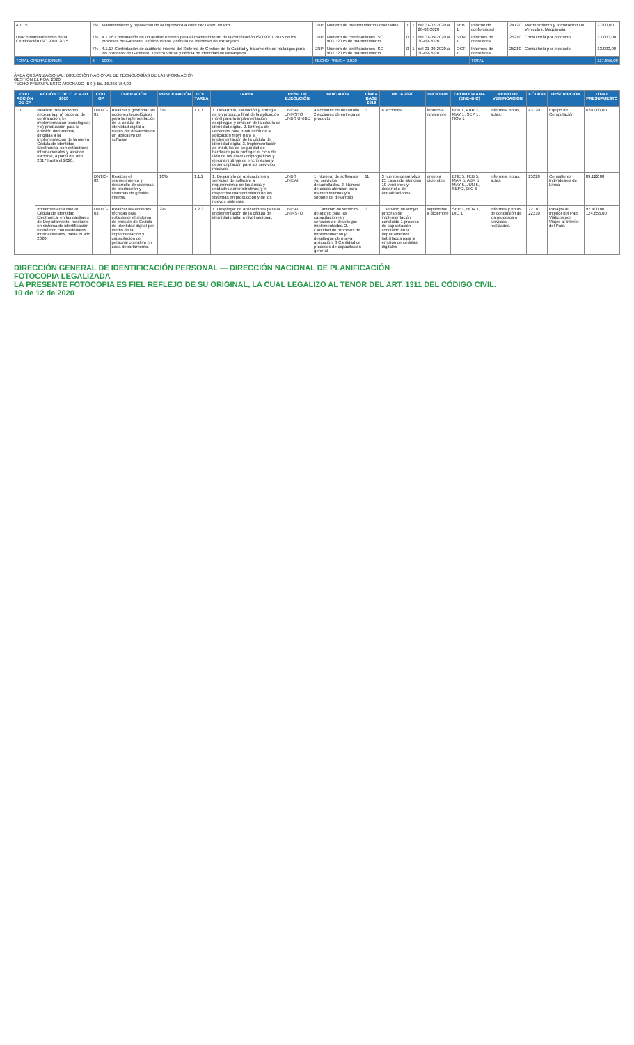| 4.1.15 | 2% | Mantenimiento y reparación de la impresora a color HP Laser Jet Pro | DNP | Numero de mantenimientos realizados | 1 | 1 | del 01-02-2020 al 28-02-2020 | FEB 1 | Informe de conformidad | 24120 | Mantenimiento y Reparacion De Vehiculos, Maquinaria | 2.000,00 |
| DNP 6 Mantenimiento de la Certificación ISO 9001:2015 | 7% | 4.1.16 Contratación de un auditor externo para el mantenimiento de la certificación ISO 9001:2015 de los procesos de Gabinete Jurídico Virtual y cédula de identidad de extranjeros. | DNP | Numero de certificaciones ISO 9001:2015 de mantenimiento | 0 | 1 | del 01-09-2020 al 30-09-2020 | NOV 1 | Informes de consultoría | 25210 | Consultoría por producto | 13.000,00 |
| | 7% | 4.1.17 Contratación de auditoría interna del Sistema de Gestión de la Calidad y tratamiento de hallazgos para los procesos de Gabinete Jurídico Virtual y cédula de identidad de extranjeros. | DNP | Numero de certificaciones ISO 9001:2015 de mantenimiento | 0 | 1 | del 01-09-2020 al 30-09-2020 | OCT 1 | Informes de consultoría | 25210 | Consultoría por producto | 13.000,00 |
| TOTAL OPERACIONES: | 6 | 100% | TECHO PRES.= 2.020 | | | | | | TOTAL | | | 117.855,00 |
ÁREA ORGANIZACIONAL: DIRECCIÓN NACIONAL DE TECNOLOGÍAS DE LA INFORMACIÓN
GESTIÓN EL POA: 2020
TECHO PRESUPUESTO ASIGNADO (BS.): Bs. 16.266.754,00
| COD. ACCIÓN DE CP | ACCIÓN CORTO PLAZO 2020 | COD. OP | OPERACIÓN | PONDERACIÓN | COD. TAREA | TAREA | RESP. DE EJECUCIÓN | INDICADOR | LÍNEA BASE 2019 | META 2020 | INICIO FIN | CRONOGRAMA (ENE–DIC) | MEDIO DE VERIFICACIÓN | CÓDIGO | DESCRIPCIÓN | TOTAL PRESUPUESTO |
| --- | --- | --- | --- | --- | --- | --- | --- | --- | --- | --- | --- | --- | --- | --- | --- | --- |
| 1.1 | Realizar tres acciones necesarias: a) proceso de contratación; b) implementación tecnológica; y c) producción para la emisión documental, dirigidas a la implementación de la nueva Cédula de Identidad Electrónica, con estándares internacionales y alcance nacional, a partir del año 2017 hasta el 2020. | DNTIC-01 | Realizar y gestionar las acciones tecnológicas para la implementación de la cédula de identidad digital a través del desarrollo de un aplicativo de software | 3% | 1.1.1 | 1. Desarrollo, validación y entrega de un producto final de la aplicación móvil para la implementación, despliegue y emisión de la cédula de identidad digital. 2. Entrega de versiones para producción de la aplicación móvil para la implementación de la cédula de identidad digital 3. Implementación de módulos de seguridad de hardware para proteger el ciclo de vida de las claves criptográficas y ejecutar rutinas de encriptación y desencriptación para los servicios masivos. | UNIEAI UNIRSTO UNDS UNIBD | 4 acciones de desarrollo 2 acciones de entrega de producto | 0 | 6 acciones | febrero a noviembre | FEB 1, ABR 2, MAY 1, SEP 1, NOV 1 | Informes, notas, actas. | 43120 | Equipo de Computación | 820.000,00 |
| | | DNTIC-02 | Realizar el mantenimiento y desarrollo de sistemas de producción y sistemas de gestión interna. | 10% | 1.1.2 | 1. Desarrollo de aplicaciones y servicios de software a requerimiento de las áreas y unidades administrativas; y el respectivo mantenimiento de los sistemas en producción y de los nuevos sistemas. | UNDS UNIEAI | 1. Numero de softwares y/o servicios desarrollados. 2. Numero de casos atención para mantenimientos y/o soporte de desarrollo | 11 | 3 nuevos desarrollos 25 casos de atención 10 versiones y desarrollo de actualizaciones | enero a diciembre | ENE 5, FEB 5, MAR 5, ABR 5, MAY 5, JUN 5, SEP 2, DIC 6 | Informes, notas, actas. | 25220 | Consultores Individuales de Línea | 89.122,00 |
| | Implementar la Nueva Cédula de Identidad Electrónica, en las capitales de Departamento, mediante un sistema de identificación biométrico con estándares internacionales, hasta el año 2020. | DNTIC-03 | Realizar las acciones técnicas para establecer el sistema de emisión de Cédula de Identidad digital por medio de la implementación y capacitación de personal operativo en cada departamento. | 2% | 1.2.3 | 1. Desplegar de aplicaciones para la implementación de la cédula de identidad digital a nivel nacional. | UNIEAI UNIRSTO | 1. Cantidad de servicios de apoyo para las capacitaciones y servicios de despliegue implementados. 2. Cantidad de procesos de implementación y despliegue de nueva aplicación. 3 Cantidad de procesos de capacitación general | 0 | 1 servicio de apoyo 1 proceso de implementación concluido 1 proceso de capacitación concluido en 9 departamentos habilitados para la emisión de cédulas digitales | septiembre a diciembre | SEP 1, NOV 1, DIC 1 | Informes y notas de conclusión de los procesos o servicios realizados. | 22110 22210 | Pasajes al Interior del País Viáticos por Viajes al Interior del País. | 92.400,00 124.656,00 |
DIRECCIÓN GENERAL DE IDENTIFICACIÓN PERSONAL — DIRECCIÓN NACIONAL DE PLANIFICACIÓN
FOTOCOPIA LEGALIZADA
LA PRESENTE FOTOCOPIA ES FIEL REFLEJO DE SU ORIGINAL, LA CUAL LEGALIZO AL TENOR DEL ART. 1311 DEL CÓDIGO CIVIL.
10 de 12 de 2020